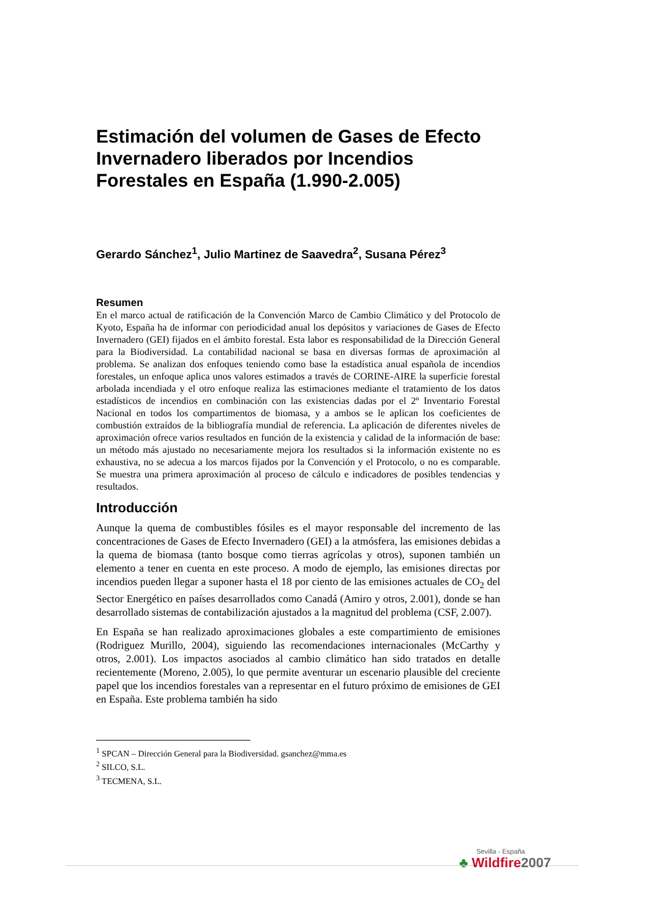Estimación del volumen de Gases de Efecto Invernadero liberados por Incendios Forestales en España (1.990-2.005)
Gerardo Sánchez<sup>1</sup>, Julio Martinez de Saavedra<sup>2</sup>, Susana Pérez<sup>3</sup>
Resumen
En el marco actual de ratificación de la Convención Marco de Cambio Climático y del Protocolo de Kyoto, España ha de informar con periodicidad anual los depósitos y variaciones de Gases de Efecto Invernadero (GEI) fijados en el ámbito forestal. Esta labor es responsabilidad de la Dirección General para la Biodiversidad. La contabilidad nacional se basa en diversas formas de aproximación al problema. Se analizan dos enfoques teniendo como base la estadística anual española de incendios forestales, un enfoque aplica unos valores estimados a través de CORINE-AIRE la superficie forestal arbolada incendiada y el otro enfoque realiza las estimaciones mediante el tratamiento de los datos estadísticos de incendios en combinación con las existencias dadas por el 2º Inventario Forestal Nacional en todos los compartimentos de biomasa, y a ambos se le aplican los coeficientes de combustión extraídos de la bibliografía mundial de referencia. La aplicación de diferentes niveles de aproximación ofrece varios resultados en función de la existencia y calidad de la información de base: un método más ajustado no necesariamente mejora los resultados si la información existente no es exhaustiva, no se adecua a los marcos fijados por la Convención y el Protocolo, o no es comparable. Se muestra una primera aproximación al proceso de cálculo e indicadores de posibles tendencias y resultados.
Introducción
Aunque la quema de combustibles fósiles es el mayor responsable del incremento de las concentraciones de Gases de Efecto Invernadero (GEI) a la atmósfera, las emisiones debidas a la quema de biomasa (tanto bosque como tierras agrícolas y otros), suponen también un elemento a tener en cuenta en este proceso. A modo de ejemplo, las emisiones directas por incendios pueden llegar a suponer hasta el 18 por ciento de las emisiones actuales de CO<sub>2</sub> del Sector Energético en países desarrollados como Canadá (Amiro y otros, 2.001), donde se han desarrollado sistemas de contabilización ajustados a la magnitud del problema (CSF, 2.007).
En España se han realizado aproximaciones globales a este compartimiento de emisiones (Rodriguez Murillo, 2004), siguiendo las recomendaciones internacionales (McCarthy y otros, 2.001). Los impactos asociados al cambio climático han sido tratados en detalle recientemente (Moreno, 2.005), lo que permite aventurar un escenario plausible del creciente papel que los incendios forestales van a representar en el futuro próximo de emisiones de GEI en España. Este problema también ha sido
<sup>1</sup> SPCAN – Dirección General para la Biodiversidad. gsanchez@mma.es
<sup>2</sup> SILCO, S.L.
<sup>3</sup> TECMENA, S.L.
Sevilla - España
♣ Wildfire2007